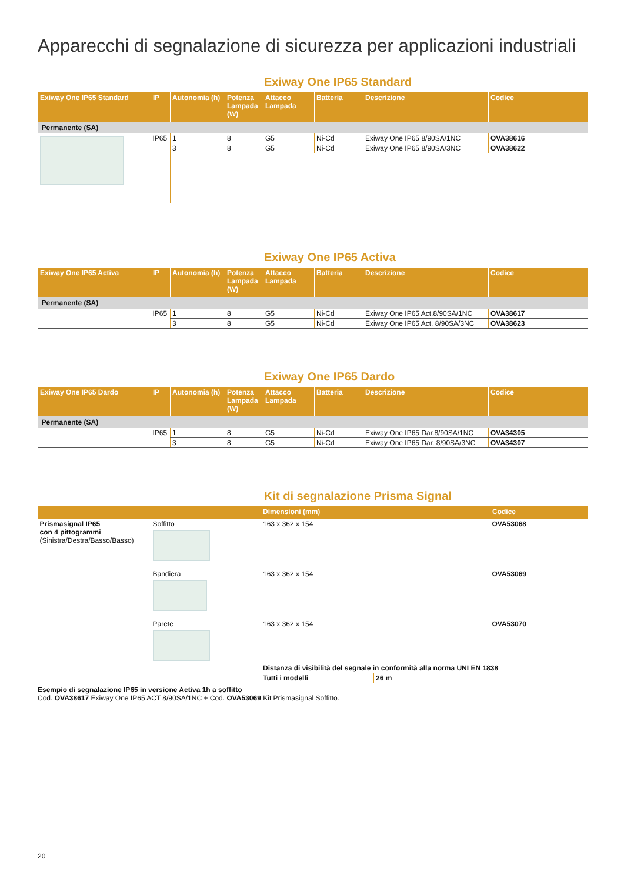Apparecchi di segnalazione di sicurezza per applicazioni industriali
Exiway One IP65 Standard
| Exiway One IP65 Standard | IP | Autonomia (h) | Potenza Lampada (W) | Attacco Lampada | Batteria | Descrizione | Codice |
| --- | --- | --- | --- | --- | --- | --- | --- |
| Permanente (SA) | | | | | | | |
| | IP65 | 1 | 8 | G5 | Ni-Cd | Exiway One IP65 8/90SA/1NC | OVA38616 |
| | | 3 | 8 | G5 | Ni-Cd | Exiway One IP65 8/90SA/3NC | OVA38622 |
Exiway One IP65 Activa
| Exiway One IP65 Activa | IP | Autonomia (h) | Potenza Lampada (W) | Attacco Lampada | Batteria | Descrizione | Codice |
| --- | --- | --- | --- | --- | --- | --- | --- |
| Permanente (SA) | | | | | | | |
| | IP65 | 1 | 8 | G5 | Ni-Cd | Exiway One IP65 Act.8/90SA/1NC | OVA38617 |
| | | 3 | 8 | G5 | Ni-Cd | Exiway One IP65 Act. 8/90SA/3NC | OVA38623 |
Exiway One IP65 Dardo
| Exiway One IP65 Dardo | IP | Autonomia (h) | Potenza Lampada (W) | Attacco Lampada | Batteria | Descrizione | Codice |
| --- | --- | --- | --- | --- | --- | --- | --- |
| Permanente (SA) | | | | | | | |
| | IP65 | 1 | 8 | G5 | Ni-Cd | Exiway One IP65 Dar.8/90SA/1NC | OVA34305 |
| | | 3 | 8 | G5 | Ni-Cd | Exiway One IP65 Dar. 8/90SA/3NC | OVA34307 |
Kit di segnalazione Prisma Signal
| | | Dimensioni (mm) | | Codice |
| --- | --- | --- | --- | --- |
| Prismasignal IP65 con 4 pittogrammi (Sinistra/Destra/Basso/Basso) | Soffitto | 163 x 362 x 154 | | OVA53068 |
| | Bandiera | 163 x 362 x 154 | | OVA53069 |
| | Parete | 163 x 362 x 154 | | OVA53070 |
| | | Distanza di visibilità del segnale in conformità alla norma UNI EN 1838 | | |
| | | Tutti i modelli | 26 m | |
Esempio di segnalazione IP65 in versione Activa 1h a soffitto
Cod. OVA38617 Exiway One IP65 ACT 8/90SA/1NC + Cod. OVA53069 Kit Prismasignal Soffitto.
20